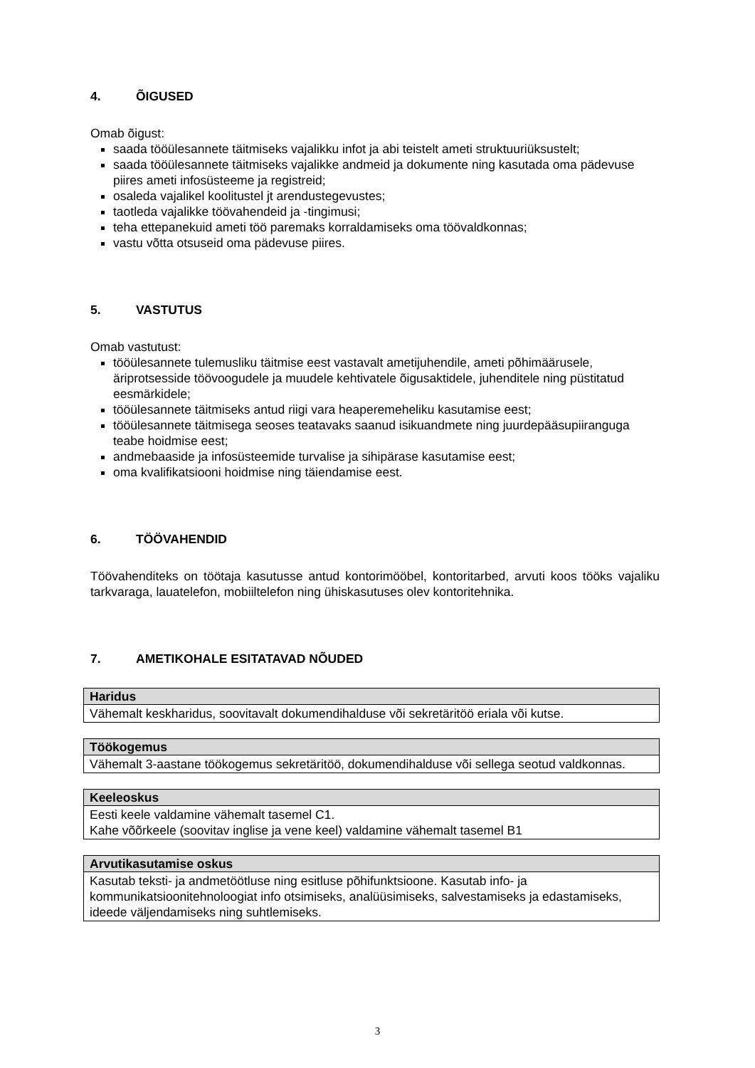4. ÕIGUSED
Omab õigust:
saada tööülesannete täitmiseks vajalikku infot ja abi teistelt ameti struktuuriüksustelt;
saada tööülesannete täitmiseks vajalikke andmeid ja dokumente ning kasutada oma pädevuse piires ameti infosüsteeme ja registreid;
osaleda vajalikel koolitustel jt arendustegevustes;
taotleda vajalikke töövahendeid ja -tingimusi;
teha ettepanekuid ameti töö paremaks korraldamiseks oma töövaldkonnas;
vastu võtta otsuseid oma pädevuse piires.
5. VASTUTUS
Omab vastutust:
tööülesannete tulemusliku täitmise eest vastavalt ametijuhendile, ameti põhimäärusele, äriprotsesside töövoogudele ja muudele kehtivatele õigusaktidele, juhenditele ning püstitatud eesmärkidele;
tööülesannete täitmiseks antud riigi vara heaperemeheliku kasutamise eest;
tööülesannete täitmisega seoses teatavaks saanud isikuandmete ning juurdepääsupiiranguga teabe hoidmise eest;
andmebaaside ja infosüsteemide turvalise ja sihipärase kasutamise eest;
oma kvalifikatsiooni hoidmise ning täiendamise eest.
6. TÖÖVAHENDID
Töövahenditeks on töötaja kasutusse antud kontorimööbel, kontoritarbed, arvuti koos tööks vajaliku tarkvaraga, lauatelefon, mobiiltelefon ning ühiskasutuses olev kontoritehnika.
7. AMETIKOHALE ESITATAVAD NÕUDED
| Haridus |
| --- |
| Vähemalt keskharidus, soovitavalt dokumendihalduse või sekretäritöö eriala või kutse. |
| Töökogemus |
| --- |
| Vähemalt 3-aastane töökogemus sekretäritöö, dokumendihalduse või sellega seotud valdkonnas. |
| Keeleoskus |
| --- |
| Eesti keele valdamine vähemalt tasemel C1. Kahe võõrkeele (soovitav inglise ja vene keel) valdamine vähemalt tasemel B1 |
| Arvutikasutamise oskus |
| --- |
| Kasutab teksti- ja andmetöötluse ning esitluse põhifunktsioone. Kasutab info- ja kommunikatsioonitehnoloogiat info otsimiseks, analüüsimiseks, salvestamiseks ja edastamiseks, ideede väljendamiseks ning suhtlemiseks. |
3